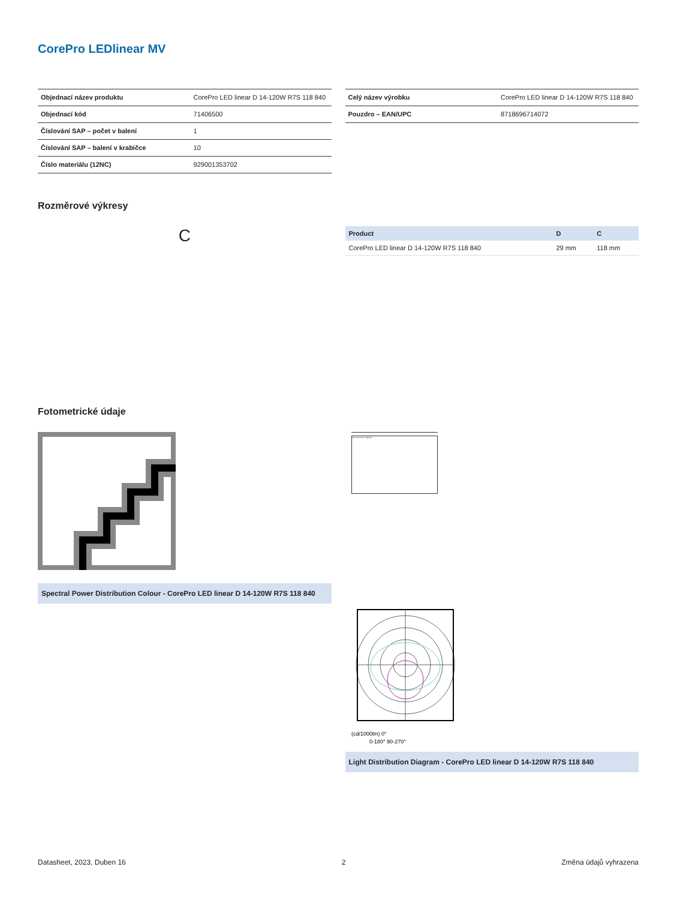CorePro LEDlinear MV
| Objednací název produktu | CorePro LED linear D 14-120W R7S 118 840 |
| Objednací kód | 71406500 |
| Číslování SAP – počet v balení | 1 |
| Číslování SAP – balení v krabičce | 10 |
| Číslo materiálu (12NC) | 929001353702 |
| Celý název výrobku | CorePro LED linear D 14-120W R7S 118 840 |
| Pouzdro – EAN/UPC | 8718696714072 |
Rozměrové výkresy
C
| Product | D | C |
| --- | --- | --- |
| CorePro LED linear D 14-120W R7S 118 840 | 29 mm | 118 mm |
Fotometrické údaje
Spectral Power Distribution Colour - CorePro LED linear D 14-120W R7S 118 840
General Uniform Lighting
(cd/1000lm) 0°
0-180° 90-270°
Light Distribution Diagram - CorePro LED linear D 14-120W R7S 118 840
Datasheet, 2023, Duben 16 2 Změna údajů vyhrazena